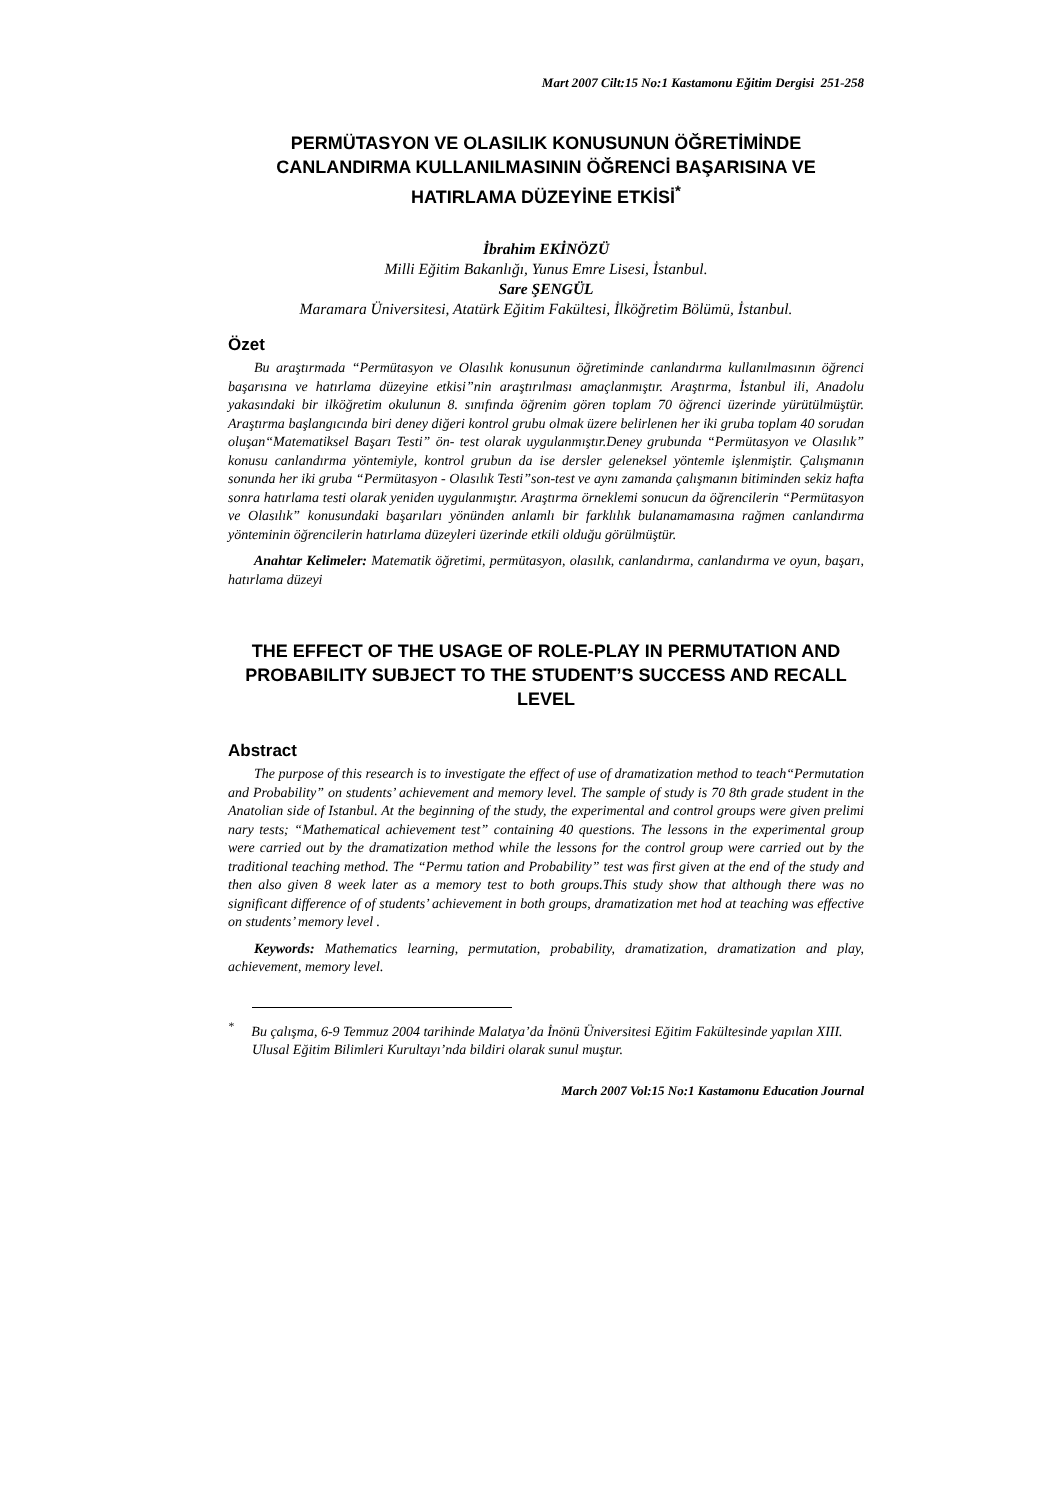Mart 2007 Cilt:15 No:1 Kastamonu Eğitim Dergisi 251-258
PERMÜTASYON VE OLASILIK KONUSUNUN ÖĞRETİMİNDE CANLANDIRMA KULLANILMASININ ÖĞRENCİ BAŞARISINA VE HATIRLAMA DÜZEYİNE ETKİSİ<sup>*</sup>
İbrahim EKİNÖZÜ
Milli Eğitim Bakanlığı, Yunus Emre Lisesi, İstanbul.
Sare ŞENGÜL
Maramara Üniversitesi, Atatürk Eğitim Fakültesi, İlköğretim Bölümü, İstanbul.
Özet
Bu araştırmada “Permütasyon ve Olasılık konusunun öğretiminde canlandırma kullanılmasının öğrenci başarısına ve hatırlama düzeyine etkisi”nin araştırılması amaçlanmıştır. Araştırma, İstanbul ili, Anadolu yakasındaki bir ilköğretim okulunun 8. sınıfında öğrenim gören toplam 70 öğrenci üzerinde yürütülmüştür. Araştırma başlangıcında biri deney diğeri kontrol grubu olmak üzere belirlenen her iki gruba toplam 40 sorudan oluşan“Matematiksel Başarı Testi” ön- test olarak uygulanmıştır.Deney grubunda “Permütasyon ve Olasılık” konusu canlandırma yöntemiyle, kontrol grubun da ise dersler geleneksel yöntemle işlenmiştir. Çalışmanın sonunda her iki gruba “Permütasyon - Olasılık Testi”son-test ve aynı zamanda çalışmanın bitiminden sekiz hafta sonra hatırlama testi olarak yeniden uygulanmıştır. Araştırma örneklemi sonucun da öğrencilerin “Permütasyon ve Olasılık” konusundaki başarıları yönünden anlamlı bir farklılık bulanamamasına rağmen canlandırma yönteminin öğrencilerin hatırlama düzeyleri üzerinde etkili olduğu görülmüştür.
Anahtar Kelimeler: Matematik öğretimi, permütasyon, olasılık, canlandırma, canlandırma ve oyun, başarı, hatırlama düzeyi
THE EFFECT OF THE USAGE OF ROLE-PLAY IN PERMUTATION AND PROBABILITY SUBJECT TO THE STUDENT’S SUCCESS AND RECALL LEVEL
Abstract
The purpose of this research is to investigate the effect of use of dramatization method to teach“Permutation and Probability” on students’ achievement and memory level. The sample of study is 70 8th grade student in the Anatolian side of Istanbul. At the beginning of the study, the experimental and control groups were given prelimi nary tests; “Mathematical achievement test” containing 40 questions. The lessons in the experimental group were carried out by the dramatization method while the lessons for the control group were carried out by the traditional teaching method. The “Permu tation and Probability” test was first given at the end of the study and then also given 8 week later as a memory test to both groups.This study show that although there was no significant difference of of students’ achievement in both groups, dramatization met hod at teaching was effective on students’ memory level .
Keywords: Mathematics learning, permutation, probability, dramatization, dramatization and play, achievement, memory level.
<sup>*</sup> Bu çalışma, 6-9 Temmuz 2004 tarihinde Malatya’da İnönü Üniversitesi Eğitim Fakültesinde yapılan XIII. Ulusal Eğitim Bilimleri Kurultayı’nda bildiri olarak sunul muştur.
March 2007 Vol:15 No:1 Kastamonu Education Journal